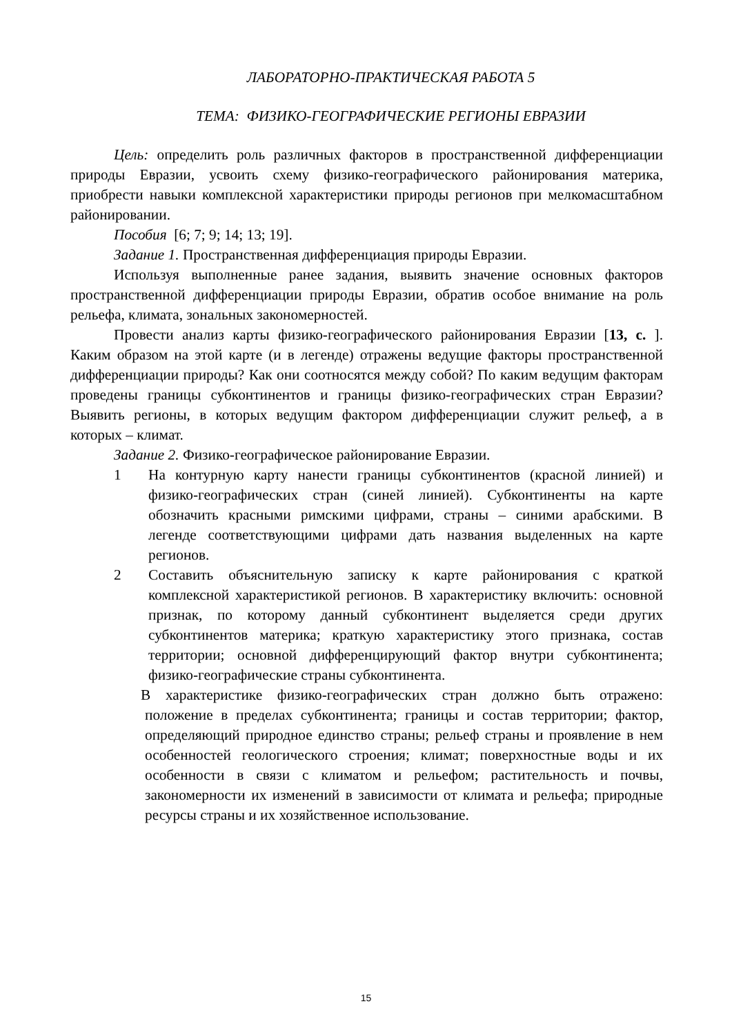ЛАБОРАТОРНО-ПРАКТИЧЕСКАЯ РАБОТА 5
ТЕМА: ФИЗИКО-ГЕОГРАФИЧЕСКИЕ РЕГИОНЫ ЕВРАЗИИ
Цель: определить роль различных факторов в пространственной дифференциации природы Евразии, усвоить схему физико-географического районирования материка, приобрести навыки комплексной характеристики природы регионов при мелкомасштабном районировании.
Пособия [6; 7; 9; 14; 13; 19].
Задание 1. Пространственная дифференциация природы Евразии.
Используя выполненные ранее задания, выявить значение основных факторов пространственной дифференциации природы Евразии, обратив особое внимание на роль рельефа, климата, зональных закономерностей.
Провести анализ карты физико-географического районирования Евразии [13, с. ]. Каким образом на этой карте (и в легенде) отражены ведущие факторы пространственной дифференциации природы? Как они соотносятся между собой? По каким ведущим факторам проведены границы субконтинентов и границы физико-географических стран Евразии? Выявить регионы, в которых ведущим фактором дифференциации служит рельеф, а в которых – климат.
Задание 2. Физико-географическое районирование Евразии.
1 На контурную карту нанести границы субконтинентов (красной линией) и физико-географических стран (синей линией). Субконтиненты на карте обозначить красными римскими цифрами, страны – синими арабскими. В легенде соответствующими цифрами дать названия выделенных на карте регионов.
2 Составить объяснительную записку к карте районирования с краткой комплексной характеристикой регионов. В характеристику включить: основной признак, по которому данный субконтинент выделяется среди других субконтинентов материка; краткую характеристику этого признака, состав территории; основной дифференцирующий фактор внутри субконтинента; физико-географические страны субконтинента.
В характеристике физико-географических стран должно быть отражено: положение в пределах субконтинента; границы и состав территории; фактор, определяющий природное единство страны; рельеф страны и проявление в нем особенностей геологического строения; климат; поверхностные воды и их особенности в связи с климатом и рельефом; растительность и почвы, закономерности их изменений в зависимости от климата и рельефа; природные ресурсы страны и их хозяйственное использование.
15